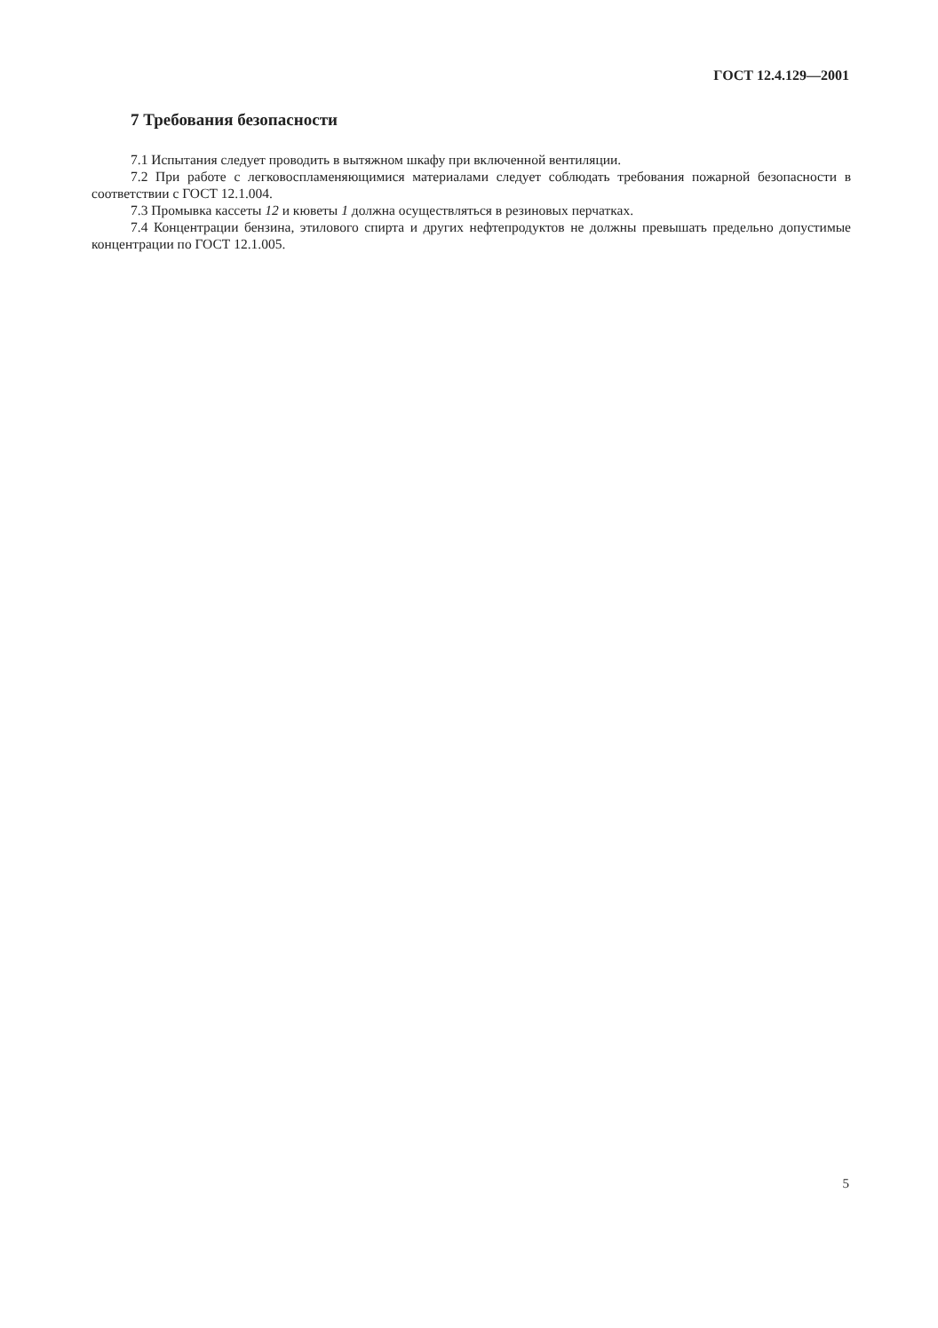ГОСТ 12.4.129—2001
7 Требования безопасности
7.1 Испытания следует проводить в вытяжном шкафу при включенной вентиляции.
7.2 При работе с легковоспламеняющимися материалами следует соблюдать требования пожарной безопасности в соответствии с ГОСТ 12.1.004.
7.3 Промывка кассеты 12 и кюветы 1 должна осуществляться в резиновых перчатках.
7.4 Концентрации бензина, этилового спирта и других нефтепродуктов не должны превышать предельно допустимые концентрации по ГОСТ 12.1.005.
5